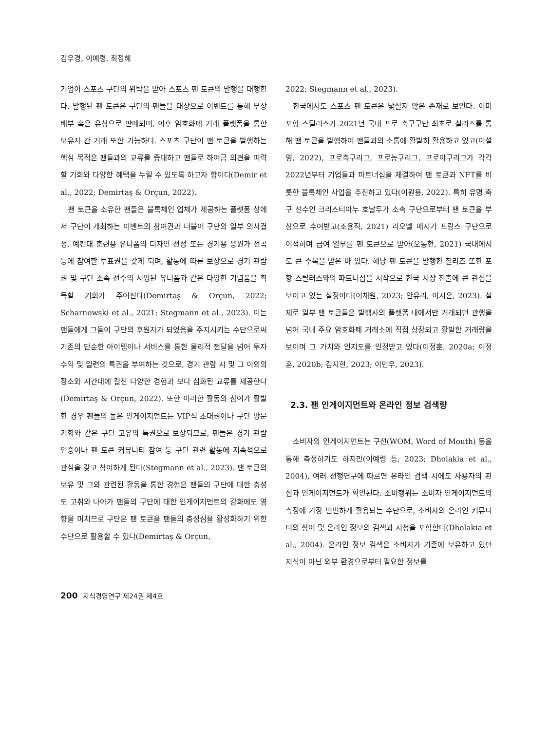김우경, 이예령, 최정혜
기업이 스포츠 구단의 위탁을 받아 스포츠 팬 토큰의 발행을 대행한다. 발행된 팬 토큰은 구단의 팬들을 대상으로 이벤트를 통해 무상 배부 혹은 유상으로 판매되며, 이후 암호화폐 거래 플랫폼을 통한 보유자 간 거래 또한 가능하다. 스포츠 구단이 팬 토큰을 발행하는 핵심 목적은 팬들과의 교류를 증대하고 팬들로 하여금 의견을 피력할 기회와 다양한 혜택을 누릴 수 있도록 하고자 함이다(Demir et al., 2022; Demirtaş & Orçun, 2022).
팬 토큰을 소유한 팬들은 블록체인 업체가 제공하는 플랫폼 상에서 구단이 개최하는 이벤트의 참여권과 더불어 구단의 일부 의사결정, 예컨대 훈련용 유니폼의 디자인 선정 또는 경기용 응원가 선곡 등에 참여할 투표권을 갖게 되며, 활동에 따른 보상으로 경기 관람권 및 구단 소속 선수의 서명된 유니폼과 같은 다양한 기념품을 획득할 기회가 주어진다(Demirtaş & Orçun, 2022; Scharnowski et al., 2021; Stegmann et al., 2023). 이는 팬들에게 그들이 구단의 후원자가 되었음을 주지시키는 수단으로써 기존의 단순한 아이템이나 서비스를 통한 물리적 전달을 넘어 투자 수익 및 일련의 특권을 부여하는 것으로, 경기 관람 시 및 그 이외의 장소와 시간대에 걸친 다양한 경험과 보다 심화된 교류를 제공한다(Demirtaş & Orçun, 2022). 또한 이러한 활동의 참여가 활발한 경우 팬들의 높은 인게이지먼트는 VIP석 초대권이나 구단 방문 기회와 같은 구단 고유의 특권으로 보상되므로, 팬들은 경기 관람 인증이나 팬 토큰 커뮤니티 참여 등 구단 관련 활동에 지속적으로 관심을 갖고 참여하게 된다(Stegmann et al., 2023). 팬 토큰의 보유 및 그와 관련된 활동을 통한 경험은 팬들의 구단에 대한 충성도 고취와 나아가 팬들의 구단에 대한 인게이지먼트의 강화에도 영향을 미치므로 구단은 팬 토큰을 팬들의 충성심을 활성화하기 위한 수단으로 활용할 수 있다(Demirtaş & Orçun,
2022; Stegmann et al., 2023).
한국에서도 스포츠 팬 토큰은 낯설지 않은 존재로 보인다. 이미 포항 스틸러스가 2021년 국내 프로 축구구단 최초로 칠리즈를 통해 팬 토큰을 발행하여 팬들과의 소통에 활발히 활용하고 있고(이설영, 2022), 프로축구리그, 프로농구리그, 프로야구리그가 각각 2022년부터 기업들과 파트너십을 체결하여 팬 토큰과 NFT를 비롯한 블록체인 사업을 추진하고 있다(이원용, 2022). 특히 유명 축구 선수인 크리스티아누 호날두가 소속 구단으로부터 팬 토큰을 부상으로 수여받고(조용직, 2021) 리오넬 메시가 프랑스 구단으로 이적하며 급여 일부를 팬 토큰으로 받아(오동현, 2021) 국내에서도 큰 주목을 받은 바 있다. 해당 팬 토큰을 발행한 칠리즈 또한 포항 스틸러스와의 파트너십을 시작으로 한국 시장 진출에 큰 관심을 보이고 있는 실정이다(이채원, 2023; 안유리, 이시온, 2023). 실제로 일부 팬 토큰들은 발행사의 플랫폼 내에서만 거래되던 관행을 넘어 국내 주요 암호화폐 거래소에 직접 상장되고 활발한 거래량을 보이며 그 가치와 인지도를 인정받고 있다(이정훈, 2020a; 이정훈, 2020b; 김지현, 2023; 이민우, 2023).
2.3. 팬 인게이지먼트와 온라인 정보 검색량
소비자의 인게이지먼트는 구전(WOM, Word of Mouth) 등을 통해 측정하기도 하지만(이예령 등, 2023; Dholakia et al., 2004), 여러 선행연구에 따르면 온라인 검색 시에도 사용자의 관심과 인게이지먼트가 확인된다. 소비행위는 소비자 인게이지먼트의 측정에 가장 빈번하게 활용되는 수단으로, 소비자의 온라인 커뮤니티의 참여 및 온라인 정보의 검색과 시청을 포함한다(Dholakia et al., 2004). 온라인 정보 검색은 소비자가 기존에 보유하고 있던 지식이 아닌 외부 환경으로부터 필요한 정보를
200 지식경영연구 제24권 제4호